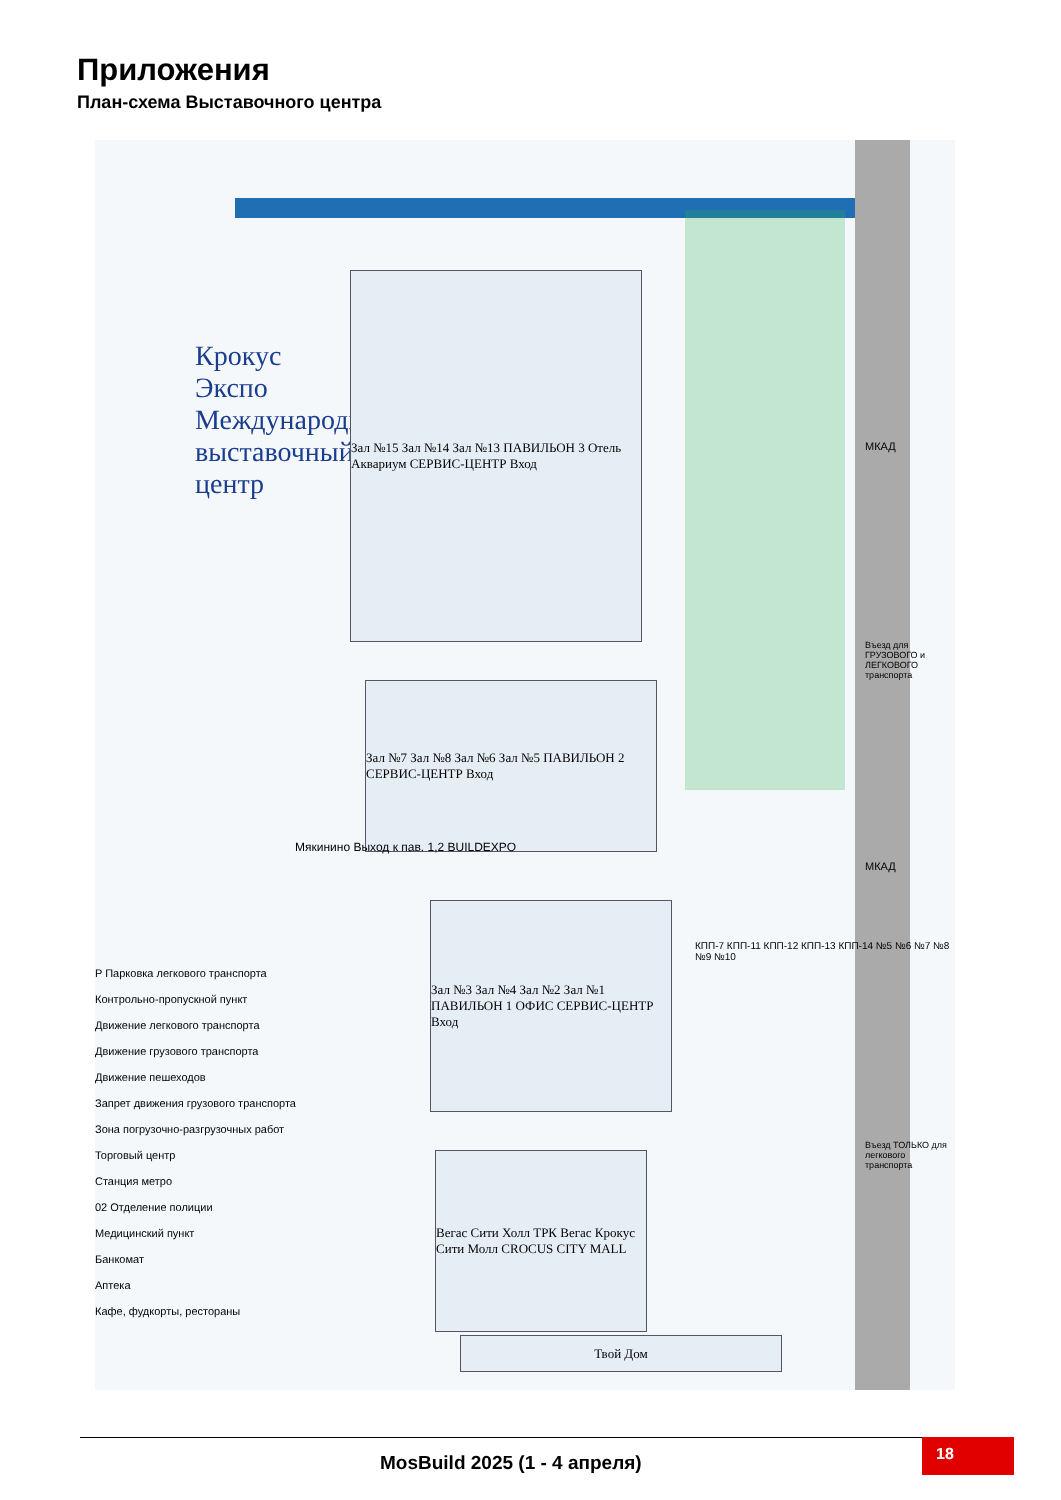Приложения
План-схема Выставочного центра
Крокус Экспо Международный выставочный центр
Зал №15 Зал №14 Зал №13 ПАВИЛЬОН 3 Отель Аквариум СЕРВИС-ЦЕНТР Вход
Зал №7 Зал №8 Зал №6 Зал №5 ПАВИЛЬОН 2 СЕРВИС-ЦЕНТР Вход
Зал №3 Зал №4 Зал №2 Зал №1 ПАВИЛЬОН 1 ОФИС СЕРВИС-ЦЕНТР Вход
Вегас Сити Холл ТРК Вегас Крокус Сити Молл CROCUS CITY MALL
Твой Дом
Мякинино Выход к пав. 1,2 BUILDEXPO
МКАД
Въезд для ГРУЗОВОГО и ЛЕГКОВОГО транспорта
МКАД
Въезд ТОЛЬКО для легкового транспорта
КПП-7 КПП-11 КПП-12 КПП-13 КПП-14 №5 №6 №7 №8 №9 №10
P Парковка легкового транспорта
Контрольно-пропускной пункт
Движение легкового транспорта
Движение грузового транспорта
Движение пешеходов
Запрет движения грузового транспорта
Зона погрузочно-разгрузочных работ
Торговый центр
Станция метро
02 Отделение полиции
Медицинский пункт
Банкомат
Аптека
Кафе, фудкорты, рестораны
MosBuild 2025 (1 - 4 апреля)
18